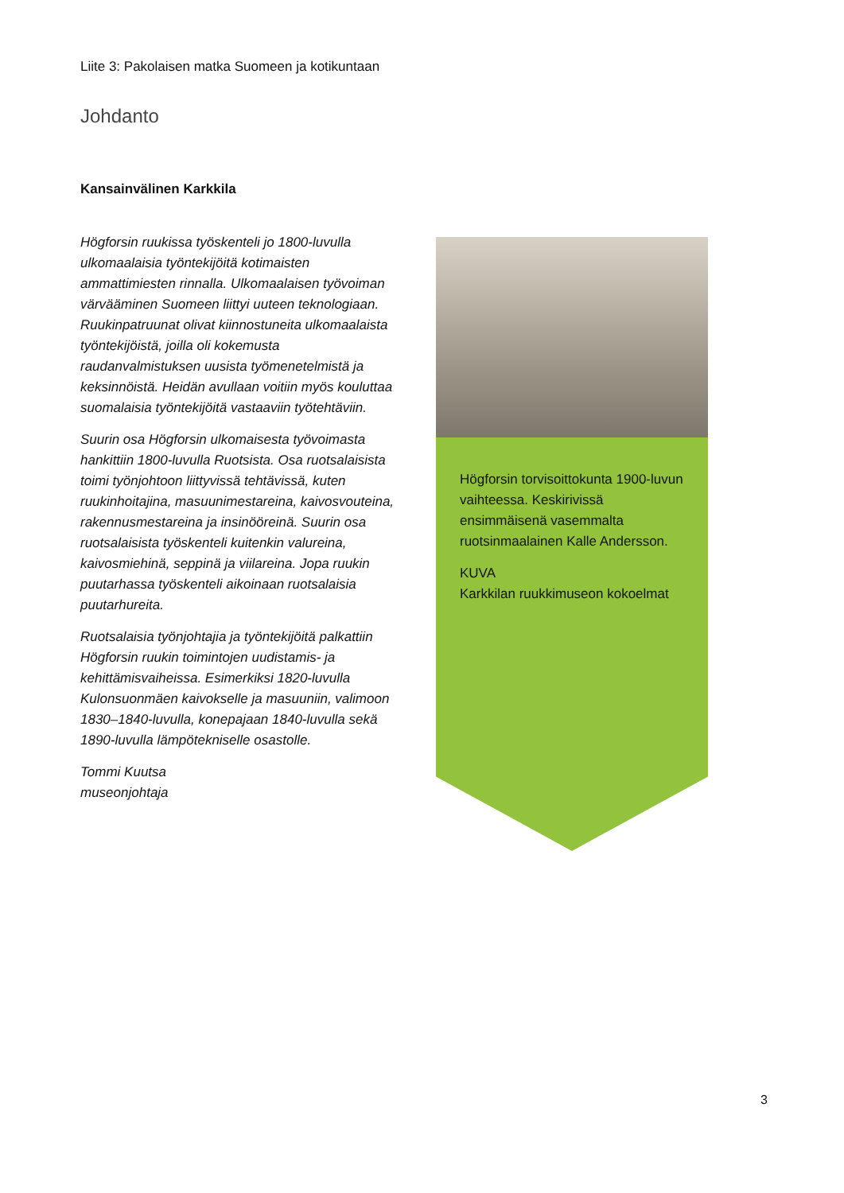Liite 3: Pakolaisen matka Suomeen ja kotikuntaan
Johdanto
Kansainvälinen Karkkila
Högforsin ruukissa työskenteli jo 1800-luvulla ulkomaalaisia työntekijöitä kotimaisten ammattimiesten rinnalla. Ulkomaalaisen työvoiman värvääminen Suomeen liittyi uuteen teknologiaan. Ruukinpatruunat olivat kiinnostuneita ulkomaalaista työntekijöistä, joilla oli kokemusta raudanvalmistuksen uusista työmenetelmistä ja keksinnöistä. Heidän avullaan voitiin myös kouluttaa suomalaisia työntekijöitä vastaaviin työtehtäviin.
Suurin osa Högforsin ulkomaisesta työvoimasta hankittiin 1800-luvulla Ruotsista. Osa ruotsalaisista toimi työnjohtoon liittyvissä tehtävissä, kuten ruukinhoitajina, masuunimestareina, kaivosvouteina, rakennusmestareina ja insinööreinä. Suurin osa ruotsalaisista työskenteli kuitenkin valureina, kaivosmiehinä, seppinä ja viilareina. Jopa ruukin puutarhassa työskenteli aikoinaan ruotsalaisia puutarhureita.
Ruotsalaisia työnjohtajia ja työntekijöitä palkattiin Högforsin ruukin toimintojen uudistamis- ja kehittämisvaiheissa. Esimerkiksi 1820-luvulla Kulonsuonmäen kaivokselle ja masuuniin, valimoon 1830–1840-luvulla, konepajaan 1840-luvulla sekä 1890-luvulla lämpötekniselle osastolle.
Tommi Kuutsa
museonjohtaja
Högforsin torvisoittokunta 1900-luvun vaihteessa. Keskirivissä ensimmäisenä vasemmalta ruotsinmaalainen Kalle Andersson.
KUVA
Karkkilan ruukkimuseon kokoelmat
3